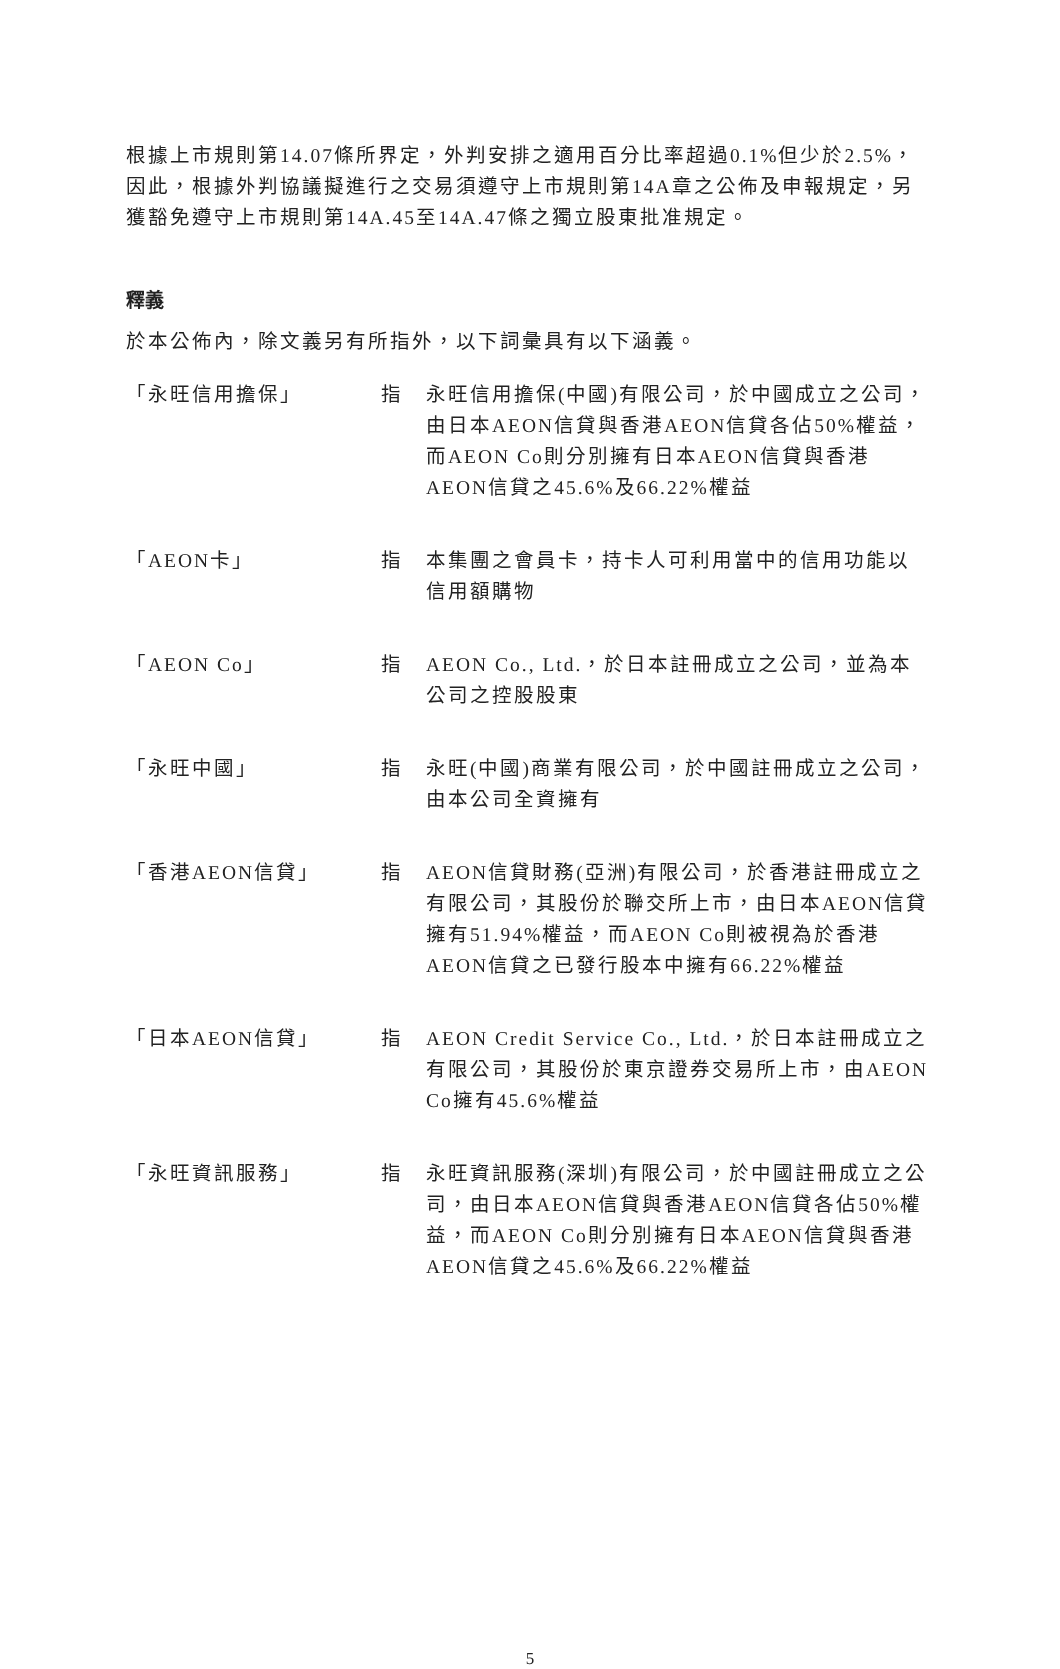根據上市規則第14.07條所界定，外判安排之適用百分比率超過0.1%但少於2.5%，因此，根據外判協議擬進行之交易須遵守上市規則第14A章之公佈及申報規定，另獲豁免遵守上市規則第14A.45至14A.47條之獨立股東批准規定。
釋義
於本公佈內，除文義另有所指外，以下詞彙具有以下涵義。
| 「永旺信用擔保」 | 指 | 永旺信用擔保(中國)有限公司，於中國成立之公司，由日本AEON信貸與香港AEON信貸各佔50%權益，而AEON Co則分別擁有日本AEON信貸與香港AEON信貸之45.6%及66.22%權益 |
| 「AEON卡」 | 指 | 本集團之會員卡，持卡人可利用當中的信用功能以信用額購物 |
| 「AEON Co」 | 指 | AEON Co., Ltd.，於日本註冊成立之公司，並為本公司之控股股東 |
| 「永旺中國」 | 指 | 永旺(中國)商業有限公司，於中國註冊成立之公司，由本公司全資擁有 |
| 「香港AEON信貸」 | 指 | AEON信貸財務(亞洲)有限公司，於香港註冊成立之有限公司，其股份於聯交所上市，由日本AEON信貸擁有51.94%權益，而AEON Co則被視為於香港AEON信貸之已發行股本中擁有66.22%權益 |
| 「日本AEON信貸」 | 指 | AEON Credit Service Co., Ltd.，於日本註冊成立之有限公司，其股份於東京證券交易所上市，由AEON Co擁有45.6%權益 |
| 「永旺資訊服務」 | 指 | 永旺資訊服務(深圳)有限公司，於中國註冊成立之公司，由日本AEON信貸與香港AEON信貸各佔50%權益，而AEON Co則分別擁有日本AEON信貸與香港AEON信貸之45.6%及66.22%權益 |
5